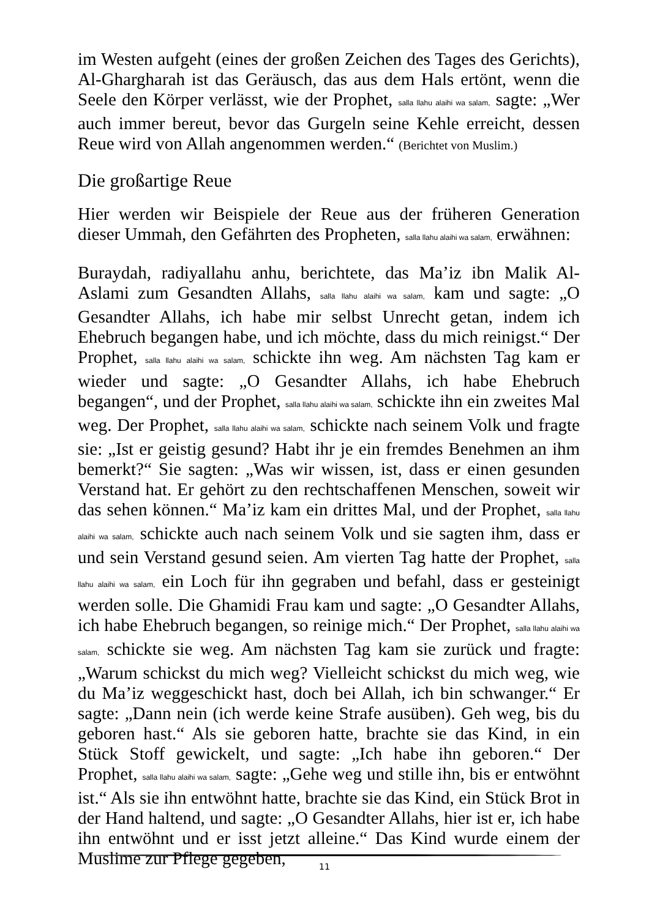im Westen aufgeht (eines der großen Zeichen des Tages des Gerichts), Al-Ghargharah ist das Geräusch, das aus dem Hals ertönt, wenn die Seele den Körper verlässt, wie der Prophet, salla llahu alaihi wa salam, sagte: „Wer auch immer bereut, bevor das Gurgeln seine Kehle erreicht, dessen Reue wird von Allah angenommen werden.“ (Berichtet von Muslim.)
Die großartige Reue
Hier werden wir Beispiele der Reue aus der früheren Generation dieser Ummah, den Gefährten des Propheten, salla llahu alaihi wa salam, erwähnen:
Buraydah, radiyallahu anhu, berichtete, das Ma’iz ibn Malik Al-Aslami zum Gesandten Allahs, salla llahu alaihi wa salam, kam und sagte: „O Gesandter Allahs, ich habe mir selbst Unrecht getan, indem ich Ehebruch begangen habe, und ich möchte, dass du mich reinigst.“ Der Prophet, salla llahu alaihi wa salam, schickte ihn weg. Am nächsten Tag kam er wieder und sagte: „O Gesandter Allahs, ich habe Ehebruch begangen“, und der Prophet, salla llahu alaihi wa salam, schickte ihn ein zweites Mal weg. Der Prophet, salla llahu alaihi wa salam, schickte nach seinem Volk und fragte sie: „Ist er geistig gesund? Habt ihr je ein fremdes Benehmen an ihm bemerkt?“ Sie sagten: „Was wir wissen, ist, dass er einen gesunden Verstand hat. Er gehört zu den rechtschaffenen Menschen, soweit wir das sehen können.“ Ma’iz kam ein drittes Mal, und der Prophet, salla llahu alaihi wa salam, schickte auch nach seinem Volk und sie sagten ihm, dass er und sein Verstand gesund seien. Am vierten Tag hatte der Prophet, salla llahu alaihi wa salam, ein Loch für ihn gegraben und befahl, dass er gesteinigt werden solle. Die Ghamidi Frau kam und sagte: „O Gesandter Allahs, ich habe Ehebruch begangen, so reinige mich.“ Der Prophet, salla llahu alaihi wa salam, schickte sie weg. Am nächsten Tag kam sie zurück und fragte: „Warum schickst du mich weg? Vielleicht schickst du mich weg, wie du Ma’iz weggeschickt hast, doch bei Allah, ich bin schwanger.“ Er sagte: „Dann nein (ich werde keine Strafe ausüben). Geh weg, bis du geboren hast.“ Als sie geboren hatte, brachte sie das Kind, in ein Stück Stoff gewickelt, und sagte: „Ich habe ihn geboren.“ Der Prophet, salla llahu alaihi wa salam, sagte: „Gehe weg und stille ihn, bis er entwöhnt ist.“ Als sie ihn entwöhnt hatte, brachte sie das Kind, ein Stück Brot in der Hand haltend, und sagte: „O Gesandter Allahs, hier ist er, ich habe ihn entwöhnt und er isst jetzt alleine.“ Das Kind wurde einem der Muslime zur Pflege gegeben,
11